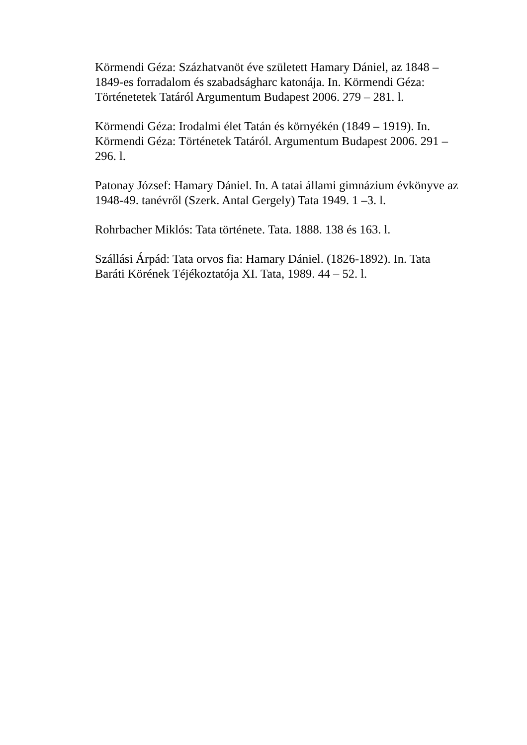Körmendi Géza: Százhatvanöt éve született Hamary Dániel, az 1848 – 1849-es forradalom és szabadságharc katonája. In. Körmendi Géza: Történetetek Tatáról Argumentum Budapest 2006. 279 – 281. l.
Körmendi Géza: Irodalmi élet Tatán és környékén (1849 – 1919). In. Körmendi Géza: Történetek Tatáról. Argumentum Budapest 2006. 291 – 296. l.
Patonay József: Hamary Dániel. In. A tatai állami gimnázium évkönyve az 1948-49. tanévről (Szerk. Antal Gergely) Tata 1949. 1 –3. l.
Rohrbacher Miklós: Tata története. Tata. 1888. 138 és 163. l.
Szállási Árpád: Tata orvos fia: Hamary Dániel. (1826-1892). In. Tata Baráti Körének Téjékoztatója XI. Tata, 1989. 44 – 52. l.